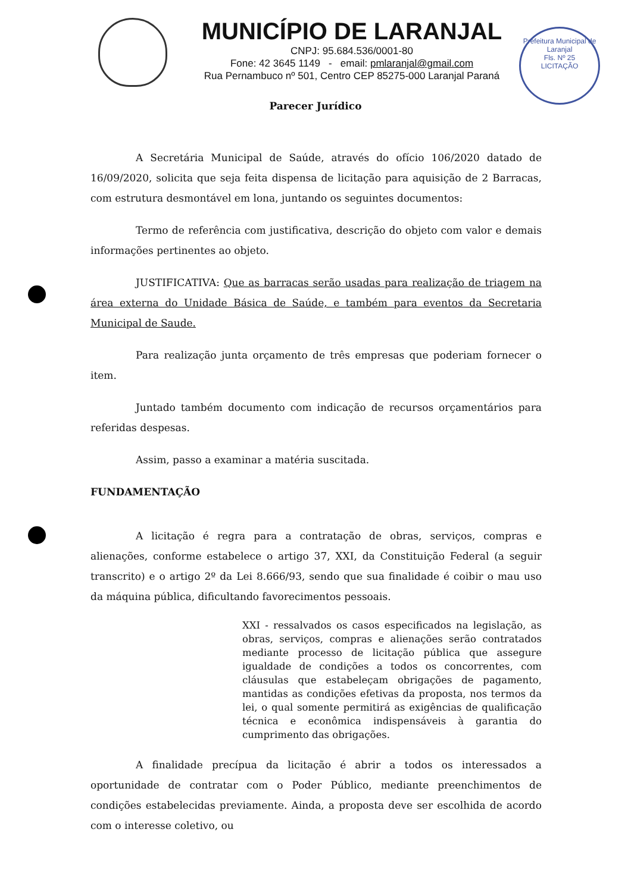MUNICÍPIO DE LARANJAL
CNPJ: 95.684.536/0001-80
Fone: 42 3645 1149 - email: pmlaranjal@gmail.com
Rua Pernambuco nº 501, Centro CEP 85275-000 Laranjal Paraná
Prefeitura Municipal de Laranjal
Fls. Nº 25
LICITAÇÃO
Parecer Jurídico
A Secretária Municipal de Saúde, através do ofício 106/2020 datado de 16/09/2020, solicita que seja feita dispensa de licitação para aquisição de 2 Barracas, com estrutura desmontável em lona, juntando os seguintes documentos:
Termo de referência com justificativa, descrição do objeto com valor e demais informações pertinentes ao objeto.
JUSTIFICATIVA: Que as barracas serão usadas para realização de triagem na área externa do Unidade Básica de Saúde, e também para eventos da Secretaria Municipal de Saude.
Para realização junta orçamento de três empresas que poderiam fornecer o item.
Juntado também documento com indicação de recursos orçamentários para referidas despesas.
Assim, passo a examinar a matéria suscitada.
FUNDAMENTAÇÃO
A licitação é regra para a contratação de obras, serviços, compras e alienações, conforme estabelece o artigo 37, XXI, da Constituição Federal (a seguir transcrito) e o artigo 2º da Lei 8.666/93, sendo que sua finalidade é coibir o mau uso da máquina pública, dificultando favorecimentos pessoais.
XXI - ressalvados os casos especificados na legislação, as obras, serviços, compras e alienações serão contratados mediante processo de licitação pública que assegure igualdade de condições a todos os concorrentes, com cláusulas que estabeleçam obrigações de pagamento, mantidas as condições efetivas da proposta, nos termos da lei, o qual somente permitirá as exigências de qualificação técnica e econômica indispensáveis à garantia do cumprimento das obrigações.
A finalidade precípua da licitação é abrir a todos os interessados a oportunidade de contratar com o Poder Público, mediante preenchimentos de condições estabelecidas previamente. Ainda, a proposta deve ser escolhida de acordo com o interesse coletivo, ou